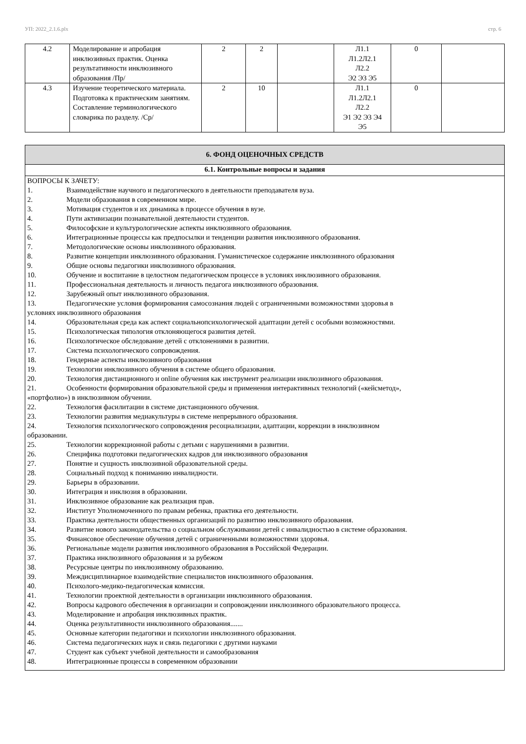УП: 2022_2.1.6.plx стр. 6
| 4.2 | Моделирование и апробация инклюзивных практик. Оценка результативности инклюзивного образования /Пр/ | 2 | 2 | | Л1.1 Л1.2Л2.1 Л2.2 Э2 Э3 Э5 | 0 | |
| 4.3 | Изучение теоретического материала. Подготовка к практическим занятиям. Составление терминологического словарика по разделу. /Ср/ | 2 | 10 | | Л1.1 Л1.2Л2.1 Л2.2 Э1 Э2 Э3 Э4 Э5 | 0 | |
| 6. ФОНД ОЦЕНОЧНЫХ СРЕДСТВ |
| 6.1. Контрольные вопросы и задания |
| ВОПРОСЫ К ЗАЧЕТУ: 1. Взаимодействие научного и педагогического в деятельности преподавателя вуза. 2. Модели образования в современном мире. 3. Мотивация студентов и их динамика в процессе обучения в вузе. 4. Пути активизации познавательной деятельности студентов. 5. Философские и культурологические аспекты инклюзивного образования. 6. Интеграционные процессы как предпосылки и тенденции развития инклюзивного образования. 7. Методологические основы инклюзивного образования. 8. Развитие концепции инклюзивного образования. Гуманистическое содержание инклюзивного образования 9. Общие основы педагогики инклюзивного образования. 10. Обучение и воспитание в целостном педагогическом процессе в условиях инклюзивного образования. 11. Профессиональная деятельность и личность педагога инклюзивного образования. 12. Зарубежный опыт инклюзивного образования. 13. Педагогические условия формирования самосознания людей с ограниченными возможностями здоровья в условиях инклюзивного образования 14. Образовательная среда как аспект социальнопсихологической адаптации детей с особыми возможностями. 15. Психологическая типология отклоняющегося развития детей. 16. Психологическое обследование детей с отклонениями в развитии. 17. Система психологического сопровождения. 18. Гендерные аспекты инклюзивного образования 19. Технологии инклюзивного обучения в системе общего образования. 20. Технология дистанционного и online обучения как инструмент реализации инклюзивного образования. 21. Особенности формирования образовательной среды и применения интерактивных технологий («кейсметод», «портфолио») в инклюзивном обучении. 22. Технология фасилитации в системе дистанционного обучения. 23. Технологии развития медиакультуры в системе непрерывного образования. 24. Технология психологического сопровождения ресоциализации, адаптации, коррекции в инклюзивном образовании. 25. Технологии коррекционной работы с детьми с нарушениями в развитии. 26. Специфика подготовки педагогических кадров для инклюзивного образования 27. Понятие и сущность инклюзивной образовательной среды. 28. Социальный подход к пониманию инвалидности. 29. Барьеры в образовании. 30. Интеграция и инклюзия в образовании. 31. Инклюзивное образование как реализация прав. 32. Институт Уполномоченного по правам ребенка, практика его деятельности. 33. Практика деятельности общественных организаций по развитию инклюзивного образования. 34. Развитие нового законодательства о социальном обслуживании детей с инвалидностью в системе образования. 35. Финансовое обеспечение обучения детей с ограниченными возможностями здоровья. 36. Региональные модели развития инклюзивного образования в Российской Федерации. 37. Практика инклюзивного образования и за рубежом 38. Ресурсные центры по инклюзивному образованию. 39. Междисциплинарное взаимодействие специалистов инклюзивного образования. 40. Психолого-медико-педагогическая комиссия. 41. Технологии проектной деятельности в организации инклюзивного образования. 42. Вопросы кадрового обеспечения в организации и сопровождении инклюзивного образовательного процесса. 43. Моделирование и апробация инклюзивных практик. 44. Оценка результативности инклюзивного образования....... 45. Основные категории педагогики и психологии инклюзивного образования. 46. Система педагогических наук и связь педагогики с другими науками 47. Студент как субъект учебной деятельности и самообразования 48. Интеграционные процессы в современном образовании |